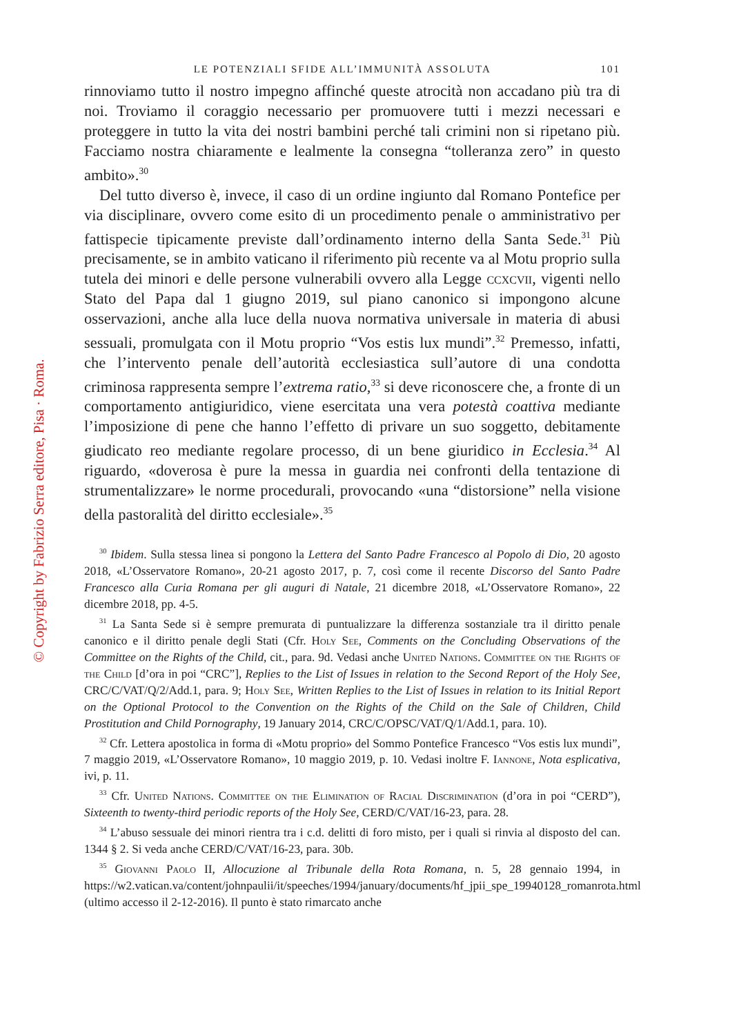© Copyright by Fabrizio Serra editore, Pisa · Roma.
LE POTENZIALI SFIDE ALL’IMMUNITÀ ASSOLUTA 101
rinnoviamo tutto il nostro impegno affinché queste atrocità non accadano più tra di noi. Troviamo il coraggio necessario per promuovere tutti i mezzi necessari e proteggere in tutto la vita dei nostri bambini perché tali crimini non si ripetano più. Facciamo nostra chiaramente e lealmente la consegna “tolleranza zero” in questo ambito».<sup>30</sup>
Del tutto diverso è, invece, il caso di un ordine ingiunto dal Romano Pontefice per via disciplinare, ovvero come esito di un procedimento penale o amministrativo per fattispecie tipicamente previste dall’ordinamento interno della Santa Sede.<sup>31</sup> Più precisamente, se in ambito vaticano il riferimento più recente va al Motu proprio sulla tutela dei minori e delle persone vulnerabili ovvero alla Legge ccxcvii, vigenti nello Stato del Papa dal 1 giugno 2019, sul piano canonico si impongono alcune osservazioni, anche alla luce della nuova normativa universale in materia di abusi sessuali, promulgata con il Motu proprio “Vos estis lux mundi”.<sup>32</sup> Premesso, infatti, che l’intervento penale dell’autorità ecclesiastica sull’autore di una condotta criminosa rappresenta sempre l’extrema ratio,<sup>33</sup> si deve riconoscere che, a fronte di un comportamento antigiuridico, viene esercitata una vera potestà coattiva mediante l’imposizione di pene che hanno l’effetto di privare un suo soggetto, debitamente giudicato reo mediante regolare processo, di un bene giuridico in Ecclesia.<sup>34</sup> Al riguardo, «doverosa è pure la messa in guardia nei confronti della tentazione di strumentalizzare» le norme procedurali, provocando «una “distorsione” nella visione della pastoralità del diritto ecclesiale».<sup>35</sup>
<sup>30</sup> Ibidem. Sulla stessa linea si pongono la Lettera del Santo Padre Francesco al Popolo di Dio, 20 agosto 2018, «L’Osservatore Romano», 20-21 agosto 2017, p. 7, così come il recente Discorso del Santo Padre Francesco alla Curia Romana per gli auguri di Natale, 21 dicembre 2018, «L’Osservatore Romano», 22 dicembre 2018, pp. 4-5.
<sup>31</sup> La Santa Sede si è sempre premurata di puntualizzare la differenza sostanziale tra il diritto penale canonico e il diritto penale degli Stati (Cfr. Holy See, Comments on the Concluding Observations of the Committee on the Rights of the Child, cit., para. 9d. Vedasi anche United Nations. Committee on the Rights of the Child [d’ora in poi “CRC”], Replies to the List of Issues in relation to the Second Report of the Holy See, CRC/C/VAT/Q/2/Add.1, para. 9; Holy See, Written Replies to the List of Issues in relation to its Initial Report on the Optional Protocol to the Convention on the Rights of the Child on the Sale of Children, Child Prostitution and Child Pornography, 19 January 2014, CRC/C/OPSC/VAT/Q/1/Add.1, para. 10).
<sup>32</sup> Cfr. Lettera apostolica in forma di «Motu proprio» del Sommo Pontefice Francesco “Vos estis lux mundi”, 7 maggio 2019, «L’Osservatore Romano», 10 maggio 2019, p. 10. Vedasi inoltre F. Iannone, Nota esplicativa, ivi, p. 11.
<sup>33</sup> Cfr. United Nations. Committee on the Elimination of Racial Discrimination (d’ora in poi “CERD”), Sixteenth to twenty-third periodic reports of the Holy See, CERD/C/VAT/16-23, para. 28.
<sup>34</sup> L’abuso sessuale dei minori rientra tra i c.d. delitti di foro misto, per i quali si rinvia al disposto del can. 1344 § 2. Si veda anche CERD/C/VAT/16-23, para. 30b.
<sup>35</sup> Giovanni Paolo II, Allocuzione al Tribunale della Rota Romana, n. 5, 28 gennaio 1994, in https://w2.vatican.va/content/johnpaulii/it/speeches/1994/january/documents/hf_jpii_spe_19940128_romanrota.html (ultimo accesso il 2-12-2016). Il punto è stato rimarcato anche